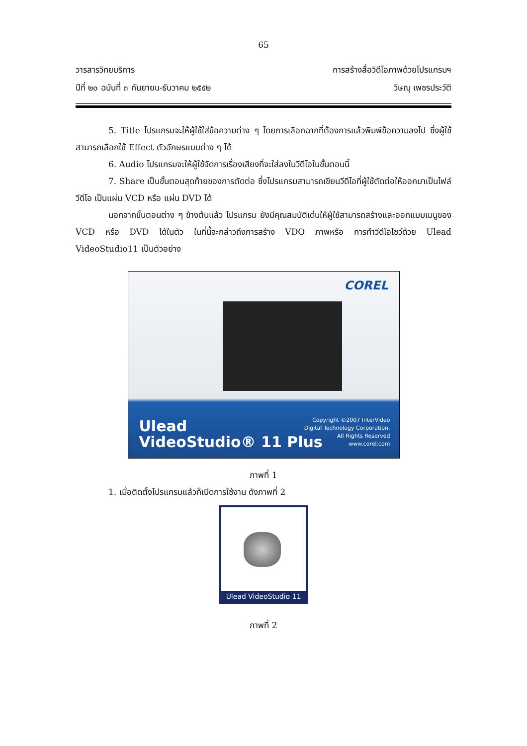65
วารสารวิทยบริการ การสร้างสื่อวิดีโอภาพด้วยโปรแกรมฯ
ปีที่ ๒๐ ฉบับที่ ๓ กันยายน-ธันวาคม ๒๕๕๒ วิษณุ เพชรประวัติ
5. Title โปรแกรมจะให้ผู้ใช้ใส่ข้อความต่าง ๆ โดยการเลือกฉากที่ต้องการแล้วพิมพ์ข้อความลงไป ซึ่งผู้ใช้สามารถเลือกใช้ Effect ตัวอักษรแบบต่าง ๆ ได้
6. Audio โปรแกรมจะให้ผู้ใช้จัดการเรื่องเสียงที่จะใส่ลงในวีดีโอในขั้นตอนนี้
7. Share เป็นขั้นตอนสุดท้ายของการตัดต่อ ซึ่งโปรแกรมสามารถเขียนวีดีโอที่ผู้ใช้ตัดต่อให้ออกมาเป็นไฟล์วีดีโอ เป็นแผ่น VCD หรือ แผ่น DVD ได้
นอกจากขั้นตอนต่าง ๆ ข้างต้นแล้ว โปรแกรม ยังมีคุณสมบัติเด่นให้ผู้ใช้สามารถสร้างและออกแบบเมนูของ VCD หรือ DVD ได้ในตัว ในที่นี้จะกล่าวถึงการสร้าง VDO ภาพหรือ การทำวีดีโอโชว์ด้วย Ulead VideoStudio11 เป็นตัวอย่าง
COREL
Ulead
VideoStudio® 11 Plus
Copyright ©2007 InterVideo
Digital Technology Corporation.
All Rights Reserved
www.corel.com
ภาพที่ 1
1. เมื่อติดตั้งโปรแกรมแล้วก็เปิดการใช้งาน ดังภาพที่ 2
Ulead VideoStudio 11
ภาพที่ 2